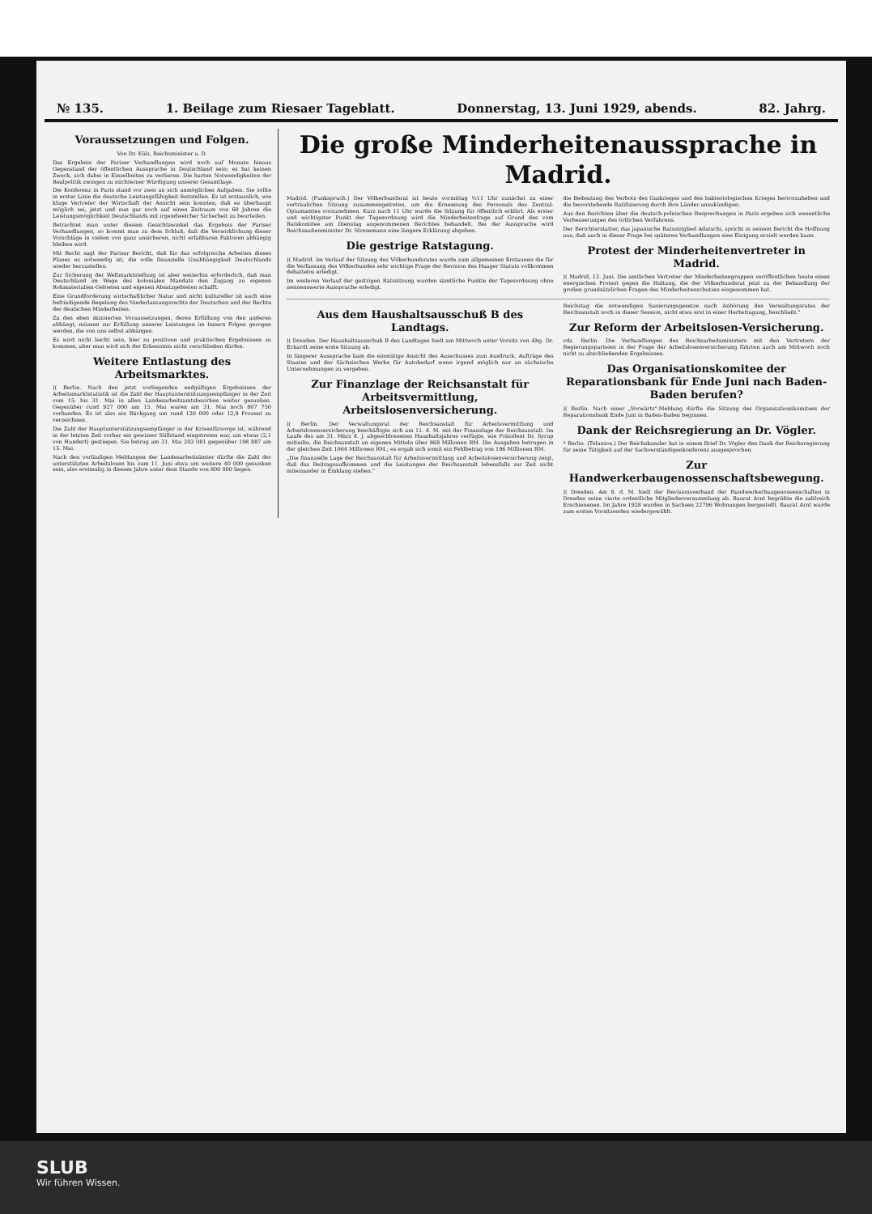№ 135. 1. Beilage zum Riesaer Tageblatt. Donnerstag, 13. Juni 1929, abends. 82. Jahrg.
Voraussetzungen und Folgen.
Von Dr. Külz, Reichsminister a. D.
Das Ergebnis der Pariser Verhandlungen wird noch auf Monate hinaus Gegenstand der öffentlichen Aussprache in Deutschland sein; es hat keinen Zweck, sich dabei in Einzelheiten zu verlieren. Die harten Notwendigkeiten der Realpolitik zwingen zu nüchterner Würdigung unserer Gesamtlage.
Die Konferenz in Paris stand vor zwei an sich unmöglichen Aufgaben. Sie sollte in erster Linie die deutsche Leistungsfähigkeit feststellen. Es ist erstaunlich, wie kluge Vertreter der Wirtschaft der Ansicht sein konnten, daß es überhaupt möglich sei, jetzt und nun gar noch auf einen Zeitraum von 60 Jahren die Leistungsmöglichkeit Deutschlands mit irgendwelcher Sicherheit zu beurteilen.
Betrachtet man unter diesem Gesichtswinkel das Ergebnis der Pariser Verhandlungen, so kommt man zu dem Schluß, daß die Verwirklichung dieser Vorschläge in vielem von ganz unsicheren, nicht erfaßbaren Faktoren abhängig bleiben wird.
Mit Recht sagt der Pariser Bericht, daß für das erfolgreiche Arbeiten dieses Planes es notwendig ist, die volle finanzielle Unabhängigkeit Deutschlands wieder herzustellen.
Zur Sicherung der Weltmarktstellung ist aber weiterhin erforderlich, daß man Deutschland im Wege des kolonialen Mandats den Zugang zu eigenen Rohmaterialien-Gebieten und eigenen Absatzgebieten schafft.
Eine Grundforderung wirtschaftlicher Natur und nicht kultureller ist auch eine befriedigende Regelung des Niederlassungsrechts der Deutschen und der Rechte der deutschen Minderheiten.
Zu den eben skizzierten Voraussetzungen, deren Erfüllung von den anderen abhängt, müssen zur Erfüllung unserer Leistungen im Innern Folgen gezogen werden, die von uns selbst abhängen.
Es wird nicht leicht sein, hier zu positiven und praktischen Ergebnissen zu kommen, aber man wird sich der Erkenntnis nicht verschließen dürfen.
Weitere Entlastung des Arbeitsmarktes.
)( Berlin. Nach den jetzt vorliegenden endgültigen Ergebnissen der Arbeitsmarktstatistik ist die Zahl der Hauptunterstützungsempfänger in der Zeit vom 15. bis 31. Mai in allen Landesarbeitsamtsbezirken weiter gesunken. Gegenüber rund 927 000 am 15. Mai waren am 31. Mai noch 807 750 vorhanden. Es ist also ein Rückgang um rund 120 000 oder 12,9 Prozent zu verzeichnen.
Die Zahl der Hauptunterstützungsempfänger in der Krisenfürsorge ist, während in der letzten Zeit vorher ein gewisser Stillstand eingetreten war, um etwas (2,1 von Hundert) gestiegen. Sie betrug am 31. Mai 203 081 gegenüber 198 887 am 15. Mai.
Nach den vorläufigen Meldungen der Landesarbeitsämter dürfte die Zahl der unterstützten Arbeitslosen bis zum 11. Juni etwa um weitere 40 000 gesunken sein, also erstmalig in diesem Jahre unter dem Stande von 800 000 liegen.
Die große Minderheitenaussprache in Madrid.
Madrid. (Funkspruch.) Der Völkerbundsrat ist heute vormittag ½11 Uhr zunächst zu einer vertraulichen Sitzung zusammengetreten, um die Ernennung des Personals des Zentral-Opiumamtes vorzunehmen. Kurz nach 11 Uhr wurde die Sitzung für öffentlich erklärt. Als erster und wichtigster Punkt der Tagesordnung wird die Minderheitenfrage auf Grund des vom Ratskomitee am Dienstag angenommenen Berichtes behandelt. Bei der Aussprache wird Reichsaußenminister Dr. Stresemann eine längere Erklärung abgeben.
Die gestrige Ratstagung.
)( Madrid. Im Verlauf der Sitzung des Völkerbundsrates wurde zum allgemeinen Erstaunen die für die Verfassung des Völkerbundes sehr wichtige Frage der Revision des Haager Statuts vollkommen debattelos erledigt.
Im weiteren Verlauf der gestrigen Ratssitzung wurden sämtliche Punkte der Tagesordnung ohne nennenswerte Aussprache erledigt.
die Bedeutung des Verbots des Gaskrieges und des bakteriologischen Krieges hervorzuheben und die bevorstehende Ratifizierung durch ihre Länder anzukündigen.
Aus den Berichten über die deutsch-polnischen Besprechungen in Paris ergeben sich wesentliche Verbesserungen des örtlichen Verfahrens.
Der Berichterstatter, das japanische Ratsmitglied Adatschi, spricht in seinem Bericht die Hoffnung aus, daß auch in dieser Frage bei späteren Verhandlungen eine Einigung erzielt werden kann.
Protest der Minderheitenvertreter in Madrid.
)( Madrid, 12. Juni. Die amtlichen Vertreter der Minderheitengruppen veröffentlichen heute einen energischen Protest gegen die Haltung, die der Völkerbundsrat jetzt zu der Behandlung der großen grundsätzlichen Fragen des Minderheitenschutzes eingenommen hat.
Aus dem Haushaltsausschuß B des Landtags.
)( Dresden. Der Haushaltsausschuß B des Landtages hielt am Mittwoch unter Vorsitz von Abg. Dr. Eckardt seine erste Sitzung ab.
In längerer Aussprache kam die einmütige Ansicht des Ausschusses zum Ausdruck, Aufträge des Staates und der Sächsischen Werke für Autobedarf wenn irgend möglich nur an sächsische Unternehmungen zu vergeben.
Zur Finanzlage der Reichsanstalt für Arbeitsvermittlung, Arbeitslosenversicherung.
)( Berlin. Der Verwaltungsrat der Reichsanstalt für Arbeitsvermittlung und Arbeitslosenversicherung beschäftigte sich am 11. d. M. mit der Finanzlage der Reichsanstalt. Im Laufe des am 31. März d. J. abgeschlossenen Haushaltsjahres verfügte, wie Präsident Dr. Syrup mitteilte, die Reichsanstalt an eigenen Mitteln über 868 Millionen RM. Die Ausgaben betrugen in der gleichen Zeit 1064 Millionen RM.; es ergab sich somit ein Fehlbetrag von 196 Millionen RM.
„Die finanzielle Lage der Reichsanstalt für Arbeitsvermittlung und Arbeitslosenversicherung zeigt, daß das Beitragsaufkommen und die Leistungen der Reichsanstalt lebensfalls zur Zeit nicht miteinander in Einklang stehen."
Reichstag die notwendigen Sanierungsgesetze nach Anhörung des Verwaltungsrates der Reichsanstalt noch in dieser Session, nicht etwa erst in einer Herbsttagung, beschließt."
Zur Reform der Arbeitslosen-Versicherung.
vdz. Berlin. Die Verhandlungen des Reichsarbeitsministers mit den Vertretern der Regierungsparteien in der Frage der Arbeitslosenversicherung führten auch am Mittwoch noch nicht zu abschließenden Ergebnissen.
Das Organisationskomitee der Reparationsbank für Ende Juni nach Baden-Baden berufen?
)( Berlin. Nach einer „Vorwärts"-Meldung dürfte die Sitzung des Organisationskomitees der Reparationsbank Ende Juni in Baden-Baden beginnen.
Dank der Reichsregierung an Dr. Vögler.
* Berlin. (Telunion.) Der Reichskanzler hat in einem Brief Dr. Vögler den Dank der Reichsregierung für seine Tätigkeit auf der Sachverständigenkonferenz ausgesprochen.
Zur Handwerkerbaugenossenschaftsbewegung.
)( Dresden. Am 8. d. M. hielt der Revisionsverband der Handwerkerbaugenossenschaften in Dresden seine vierte ordentliche Mitgliederversammlung ab. Baurat Arnt begrüßte die zahlreich Erschienenen. Im Jahre 1928 wurden in Sachsen 22796 Wohnungen hergestellt. Baurat Arnt wurde zum ersten Vorsitzenden wiedergewählt.
SLUB
Wir führen Wissen.